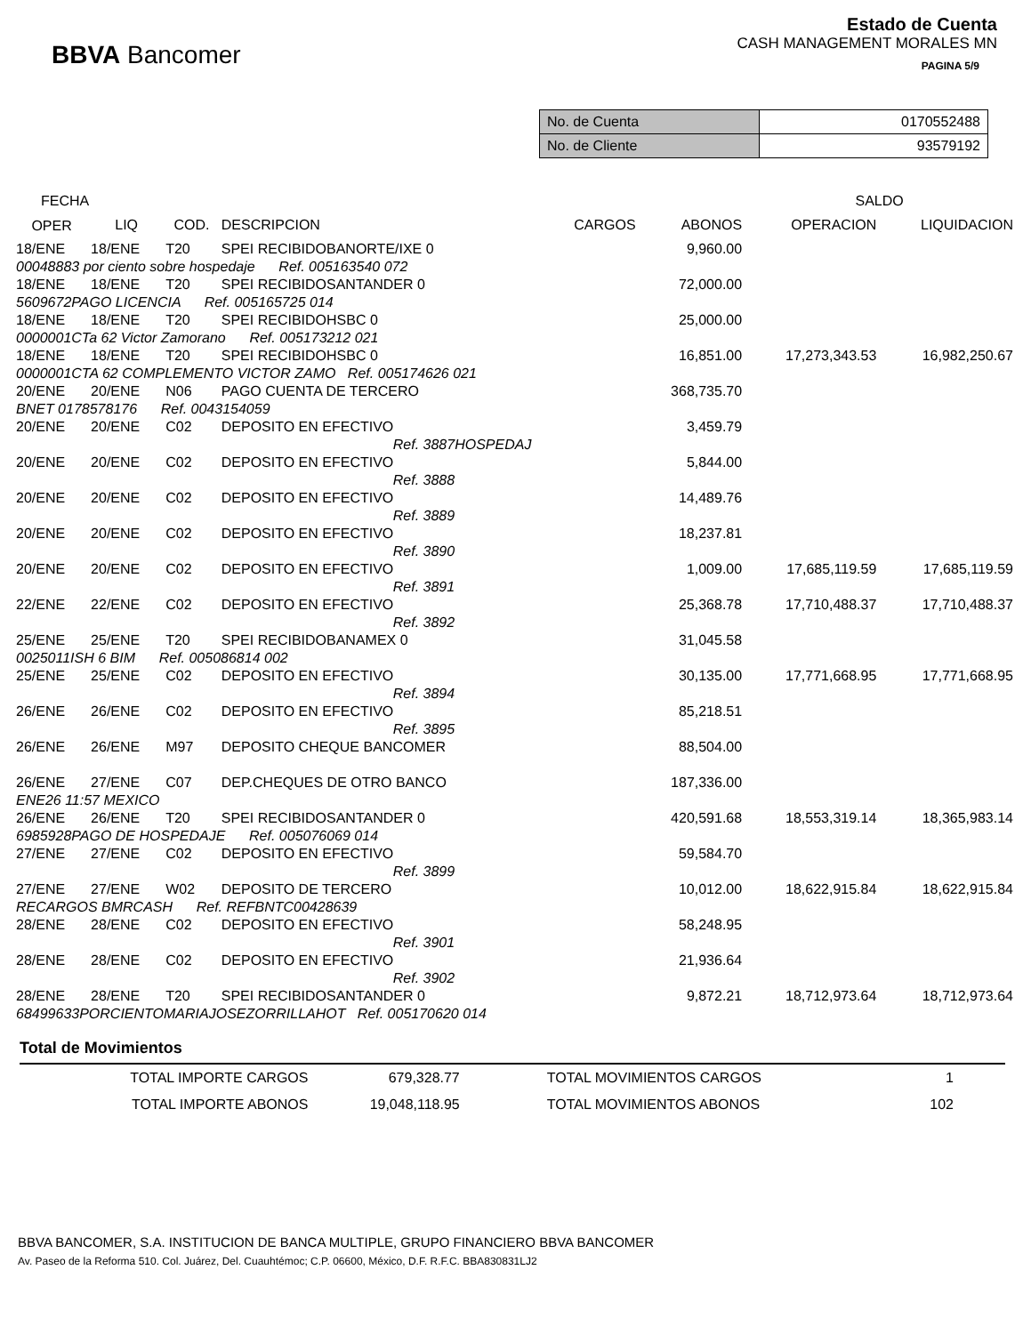BBVA Bancomer
Estado de Cuenta
CASH MANAGEMENT MORALES MN
PAGINA 5/9
| No. de Cuenta | 0170552488 |
| No. de Cliente | 93579192 |
| FECHA | | | | | | SALDO | |
| --- | --- | --- | --- | --- | --- | --- | --- |
| OPER | LIQ | COD. | DESCRIPCION | CARGOS | ABONOS | OPERACION | LIQUIDACION |
| 18/ENE | 18/ENE | T20 | SPEI RECIBIDOBANORTE/IXE 0 | | 9,960.00 | | |
| 00048883 por ciento sobre hospedaje Ref. 005163540 072 | | | | | | | |
| 18/ENE | 18/ENE | T20 | SPEI RECIBIDOSANTANDER 0 | | 72,000.00 | | |
| 5609672PAGO LICENCIA Ref. 005165725 014 | | | | | | | |
| 18/ENE | 18/ENE | T20 | SPEI RECIBIDOHSBC 0 | | 25,000.00 | | |
| 0000001CTa 62 Victor Zamorano Ref. 005173212 021 | | | | | | | |
| 18/ENE | 18/ENE | T20 | SPEI RECIBIDOHSBC 0 | | 16,851.00 | 17,273,343.53 | 16,982,250.67 |
| 0000001CTA 62 COMPLEMENTO VICTOR ZAMO Ref. 005174626 021 | | | | | | | |
| 20/ENE | 20/ENE | N06 | PAGO CUENTA DE TERCERO | | 368,735.70 | | |
| BNET 0178578176 Ref. 0043154059 | | | | | | | |
| 20/ENE | 20/ENE | C02 | DEPOSITO EN EFECTIVO | | 3,459.79 | | |
| | | | Ref. 3887HOSPEDAJ | | | | |
| 20/ENE | 20/ENE | C02 | DEPOSITO EN EFECTIVO | | 5,844.00 | | |
| | | | Ref. 3888 | | | | |
| 20/ENE | 20/ENE | C02 | DEPOSITO EN EFECTIVO | | 14,489.76 | | |
| | | | Ref. 3889 | | | | |
| 20/ENE | 20/ENE | C02 | DEPOSITO EN EFECTIVO | | 18,237.81 | | |
| | | | Ref. 3890 | | | | |
| 20/ENE | 20/ENE | C02 | DEPOSITO EN EFECTIVO | | 1,009.00 | 17,685,119.59 | 17,685,119.59 |
| | | | Ref. 3891 | | | | |
| 22/ENE | 22/ENE | C02 | DEPOSITO EN EFECTIVO | | 25,368.78 | 17,710,488.37 | 17,710,488.37 |
| | | | Ref. 3892 | | | | |
| 25/ENE | 25/ENE | T20 | SPEI RECIBIDOBANAMEX 0 | | 31,045.58 | | |
| 0025011ISH 6 BIM Ref. 005086814 002 | | | | | | | |
| 25/ENE | 25/ENE | C02 | DEPOSITO EN EFECTIVO | | 30,135.00 | 17,771,668.95 | 17,771,668.95 |
| | | | Ref. 3894 | | | | |
| 26/ENE | 26/ENE | C02 | DEPOSITO EN EFECTIVO | | 85,218.51 | | |
| | | | Ref. 3895 | | | | |
| 26/ENE | 26/ENE | M97 | DEPOSITO CHEQUE BANCOMER | | 88,504.00 | | |
| 26/ENE | 27/ENE | C07 | DEP.CHEQUES DE OTRO BANCO | | 187,336.00 | | |
| ENE26 11:57 MEXICO | | | | | | | |
| 26/ENE | 26/ENE | T20 | SPEI RECIBIDOSANTANDER 0 | | 420,591.68 | 18,553,319.14 | 18,365,983.14 |
| 6985928PAGO DE HOSPEDAJE Ref. 005076069 014 | | | | | | | |
| 27/ENE | 27/ENE | C02 | DEPOSITO EN EFECTIVO | | 59,584.70 | | |
| | | | Ref. 3899 | | | | |
| 27/ENE | 27/ENE | W02 | DEPOSITO DE TERCERO | | 10,012.00 | 18,622,915.84 | 18,622,915.84 |
| RECARGOS BMRCASH Ref. REFBNTC00428639 | | | | | | | |
| 28/ENE | 28/ENE | C02 | DEPOSITO EN EFECTIVO | | 58,248.95 | | |
| | | | Ref. 3901 | | | | |
| 28/ENE | 28/ENE | C02 | DEPOSITO EN EFECTIVO | | 21,936.64 | | |
| | | | Ref. 3902 | | | | |
| 28/ENE | 28/ENE | T20 | SPEI RECIBIDOSANTANDER 0 | | 9,872.21 | 18,712,973.64 | 18,712,973.64 |
| 68499633PORCIENTOMARIAJOSEZORRILLAHOT Ref. 005170620 014 | | | | | | | |
Total de Movimientos
| TOTAL IMPORTE CARGOS | 679,328.77 | TOTAL MOVIMIENTOS CARGOS | 1 |
| TOTAL IMPORTE ABONOS | 19,048,118.95 | TOTAL MOVIMIENTOS ABONOS | 102 |
BBVA BANCOMER, S.A. INSTITUCION DE BANCA MULTIPLE, GRUPO FINANCIERO BBVA BANCOMER
Av. Paseo de la Reforma 510. Col. Juárez, Del. Cuauhtémoc; C.P. 06600, México, D.F. R.F.C. BBA830831LJ2